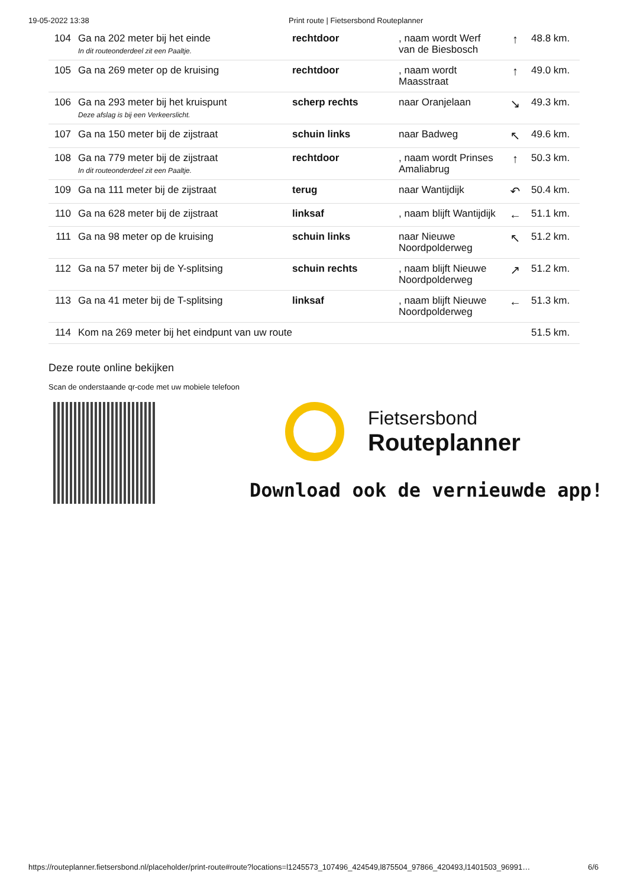19-05-2022 13:38 Print route | Fietsersbond Routeplanner
| 104 | Ga na 202 meter bij het einde In dit routeonderdeel zit een Paaltje. | rechtdoor | , naam wordt Werf van de Biesbosch | ↑ | 48.8 km. |
| 105 | Ga na 269 meter op de kruising | rechtdoor | , naam wordt Maasstraat | ↑ | 49.0 km. |
| 106 | Ga na 293 meter bij het kruispunt Deze afslag is bij een Verkeerslicht. | scherp rechts | naar Oranjelaan | ↘ | 49.3 km. |
| 107 | Ga na 150 meter bij de zijstraat | schuin links | naar Badweg | ↖ | 49.6 km. |
| 108 | Ga na 779 meter bij de zijstraat In dit routeonderdeel zit een Paaltje. | rechtdoor | , naam wordt Prinses Amaliabrug | ↑ | 50.3 km. |
| 109 | Ga na 111 meter bij de zijstraat | terug | naar Wantijdijk | ↶ | 50.4 km. |
| 110 | Ga na 628 meter bij de zijstraat | linksaf | , naam blijft Wantijdijk | ← | 51.1 km. |
| 111 | Ga na 98 meter op de kruising | schuin links | naar Nieuwe Noordpolderweg | ↖ | 51.2 km. |
| 112 | Ga na 57 meter bij de Y-splitsing | schuin rechts | , naam blijft Nieuwe Noordpolderweg | ↗ | 51.2 km. |
| 113 | Ga na 41 meter bij de T-splitsing | linksaf | , naam blijft Nieuwe Noordpolderweg | ← | 51.3 km. |
| 114 | Kom na 269 meter bij het eindpunt van uw route | | | | 51.5 km. |
Deze route online bekijken
Scan de onderstaande qr-code met uw mobiele telefoon
Fietsersbond
Routeplanner
Download ook de vernieuwde app!
https://routeplanner.fietsersbond.nl/placeholder/print-route#route?locations=l1245573_107496_424549,l875504_97866_420493,l1401503_96991… 6/6